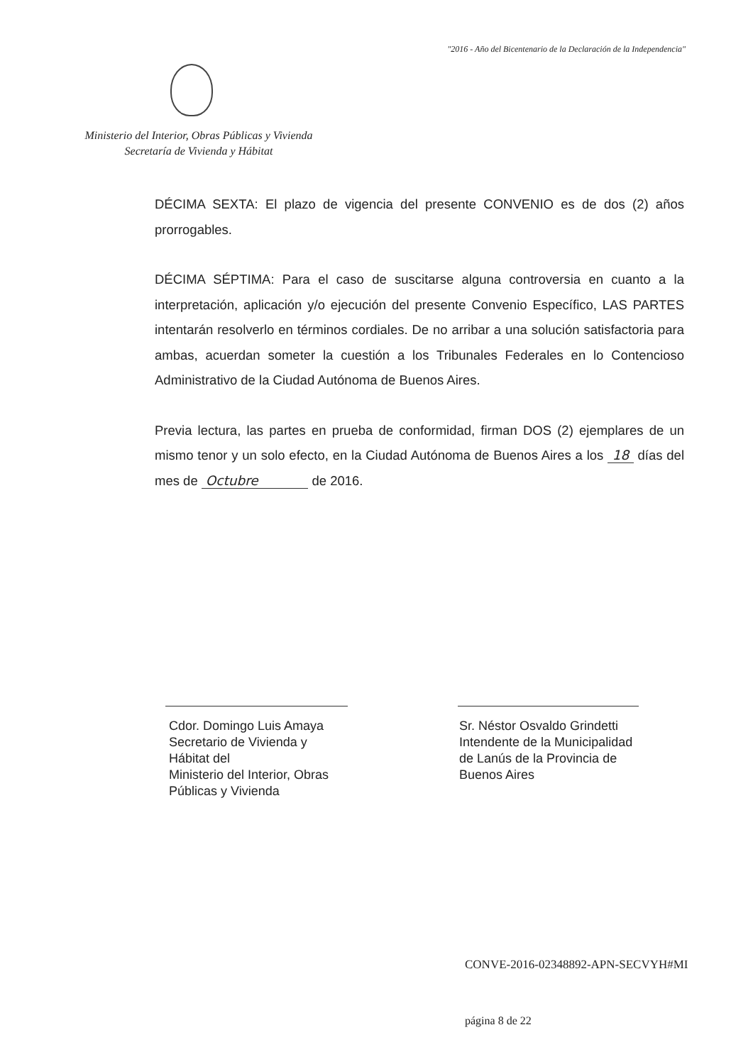"2016 - Año del Bicentenario de la Declaración de la Independencia"
Ministerio del Interior, Obras Públicas y Vivienda
Secretaría de Vivienda y Hábitat
DÉCIMA SEXTA: El plazo de vigencia del presente CONVENIO es de dos (2) años prorrogables.
DÉCIMA SÉPTIMA: Para el caso de suscitarse alguna controversia en cuanto a la interpretación, aplicación y/o ejecución del presente Convenio Específico, LAS PARTES intentarán resolverlo en términos cordiales. De no arribar a una solución satisfactoria para ambas, acuerdan someter la cuestión a los Tribunales Federales en lo Contencioso Administrativo de la Ciudad Autónoma de Buenos Aires.
Previa lectura, las partes en prueba de conformidad, firman DOS (2) ejemplares de un mismo tenor y un solo efecto, en la Ciudad Autónoma de Buenos Aires a los 18 días del mes de Octubre de 2016.
Cdor. Domingo Luis Amaya
Secretario de Vivienda y Hábitat del
Ministerio del Interior, Obras Públicas y Vivienda
Sr. Néstor Osvaldo Grindetti
Intendente de la Municipalidad de Lanús de la Provincia de Buenos Aires
CONVE-2016-02348892-APN-SECVYH#MI
página 8 de 22